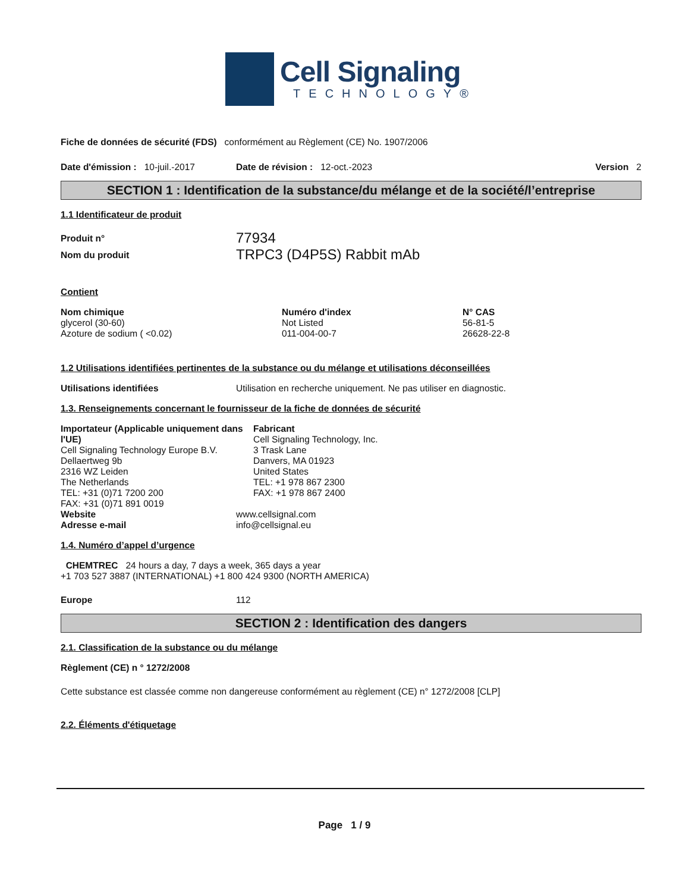Cell Signaling
TECHNOLOGY®
Fiche de données de sécurité (FDS) conformément au Règlement (CE) No. 1907/2006
Date d'émission : 10-juil.-2017 Date de révision : 12-oct.-2023 Version 2
SECTION 1 : Identification de la substance/du mélange et de la société/l’entreprise
1.1 Identificateur de produit
Produit n° 77934
Nom du produit TRPC3 (D4P5S) Rabbit mAb
Contient
| Nom chimique | Numéro d'index | N° CAS |
| --- | --- | --- |
| glycerol (30-60) | Not Listed | 56-81-5 |
| Azoture de sodium ( <0.02) | 011-004-00-7 | 26628-22-8 |
1.2 Utilisations identifiées pertinentes de la substance ou du mélange et utilisations déconseillées
Utilisations identifiées Utilisation en recherche uniquement. Ne pas utiliser en diagnostic.
1.3. Renseignements concernant le fournisseur de la fiche de données de sécurité
Importateur (Applicable uniquement dans l'UE)
Cell Signaling Technology Europe B.V.
Dellaertweg 9b
2316 WZ Leiden
The Netherlands
TEL: +31 (0)71 7200 200
FAX: +31 (0)71 891 0019
Fabricant
Cell Signaling Technology, Inc.
3 Trask Lane
Danvers, MA 01923
United States
TEL: +1 978 867 2300
FAX: +1 978 867 2400
Website www.cellsignal.com
Adresse e-mail info@cellsignal.eu
1.4. Numéro d’appel d’urgence
CHEMTREC 24 hours a day, 7 days a week, 365 days a year
+1 703 527 3887 (INTERNATIONAL) +1 800 424 9300 (NORTH AMERICA)
Europe 112
SECTION 2 : Identification des dangers
2.1. Classification de la substance ou du mélange
Règlement (CE) n ° 1272/2008
Cette substance est classée comme non dangereuse conformément au règlement (CE) n° 1272/2008 [CLP]
2.2. Éléments d'étiquetage
Page 1 / 9